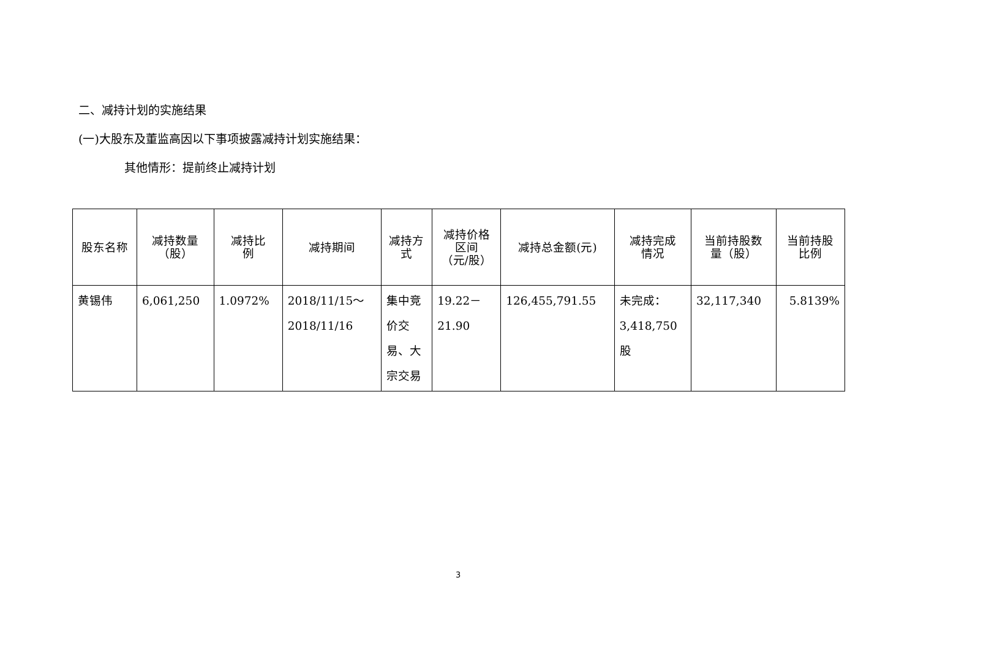二、减持计划的实施结果
(一)大股东及董监高因以下事项披露减持计划实施结果：
其他情形：提前终止减持计划
| 股东名称 | 减持数量 （股） | 减持比 例 | 减持期间 | 减持方 式 | 减持价格 区间 （元/股） | 减持总金额(元) | 减持完成 情况 | 当前持股数 量（股） | 当前持股 比例 |
| --- | --- | --- | --- | --- | --- | --- | --- | --- | --- |
| 黄锡伟 | 6,061,250 | 1.0972% | 2018/11/15～ 2018/11/16 | 集中竞 价交 易、大 宗交易 | 19.22－ 21.90 | 126,455,791.55 | 未完成： 3,418,750 股 | 32,117,340 | 5.8139% |
3